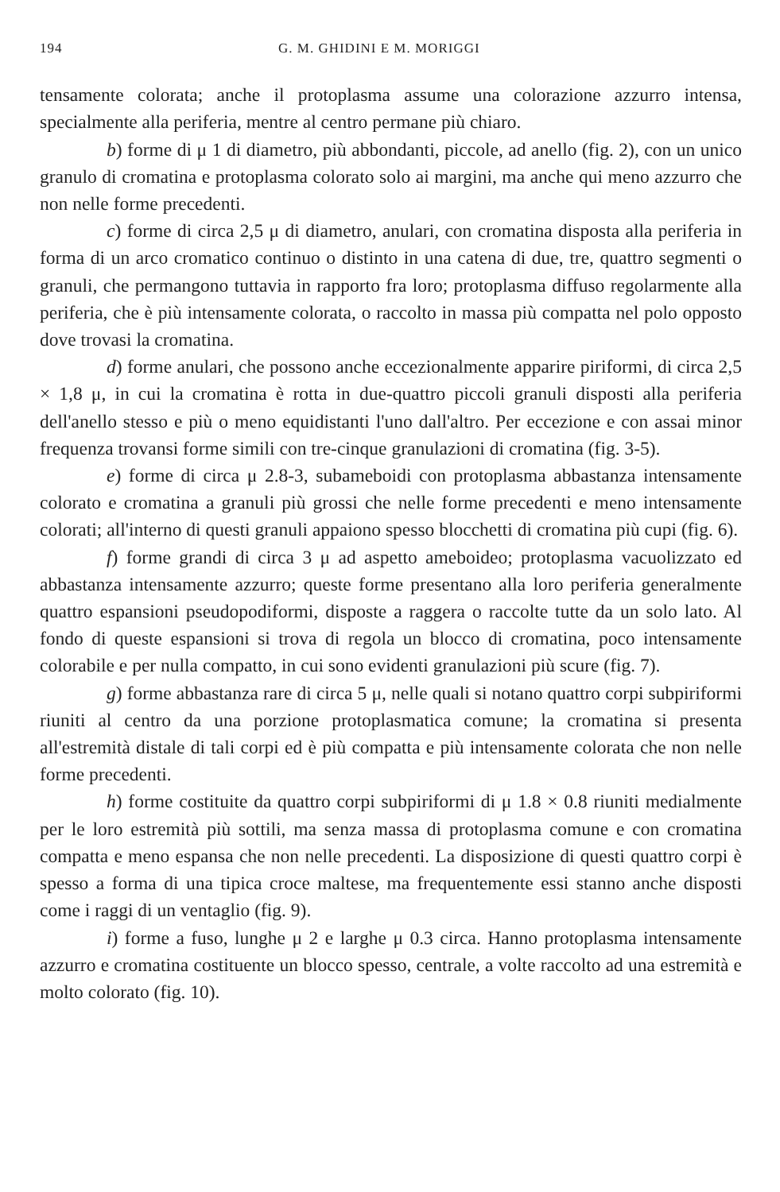194 G. M. GHIDINI E M. MORIGGI
tensamente colorata; anche il protoplasma assume una colorazione azzurro intensa, specialmente alla periferia, mentre al centro permane più chiaro.
b) forme di μ 1 di diametro, più abbondanti, piccole, ad anello (fig. 2), con un unico granulo di cromatina e protoplasma colorato solo ai margini, ma anche qui meno azzurro che non nelle forme precedenti.
c) forme di circa 2,5 μ di diametro, anulari, con cromatina disposta alla periferia in forma di un arco cromatico continuo o distinto in una catena di due, tre, quattro segmenti o granuli, che permangono tuttavia in rapporto fra loro; protoplasma diffuso regolarmente alla periferia, che è più intensamente colorata, o raccolto in massa più compatta nel polo opposto dove trovasi la cromatina.
d) forme anulari, che possono anche eccezionalmente apparire piriformi, di circa 2,5 × 1,8 μ, in cui la cromatina è rotta in due-quattro piccoli granuli disposti alla periferia dell'anello stesso e più o meno equidistanti l'uno dall'altro. Per eccezione e con assai minor frequenza trovansi forme simili con tre-cinque granulazioni di cromatina (fig. 3-5).
e) forme di circa μ 2.8-3, subameboidi con protoplasma abbastanza intensamente colorato e cromatina a granuli più grossi che nelle forme precedenti e meno intensamente colorati; all'interno di questi granuli appaiono spesso blocchetti di cromatina più cupi (fig. 6).
f) forme grandi di circa 3 μ ad aspetto ameboideo; protoplasma vacuolizzato ed abbastanza intensamente azzurro; queste forme presentano alla loro periferia generalmente quattro espansioni pseudopodiformi, disposte a raggera o raccolte tutte da un solo lato. Al fondo di queste espansioni si trova di regola un blocco di cromatina, poco intensamente colorabile e per nulla compatto, in cui sono evidenti granulazioni più scure (fig. 7).
g) forme abbastanza rare di circa 5 μ, nelle quali si notano quattro corpi subpiriformi riuniti al centro da una porzione protoplasmatica comune; la cromatina si presenta all'estremità distale di tali corpi ed è più compatta e più intensamente colorata che non nelle forme precedenti.
h) forme costituite da quattro corpi subpiriformi di μ 1.8 × 0.8 riuniti medialmente per le loro estremità più sottili, ma senza massa di protoplasma comune e con cromatina compatta e meno espansa che non nelle precedenti. La disposizione di questi quattro corpi è spesso a forma di una tipica croce maltese, ma frequentemente essi stanno anche disposti come i raggi di un ventaglio (fig. 9).
i) forme a fuso, lunghe μ 2 e larghe μ 0.3 circa. Hanno protoplasma intensamente azzurro e cromatina costituente un blocco spesso, centrale, a volte raccolto ad una estremità e molto colorato (fig. 10).